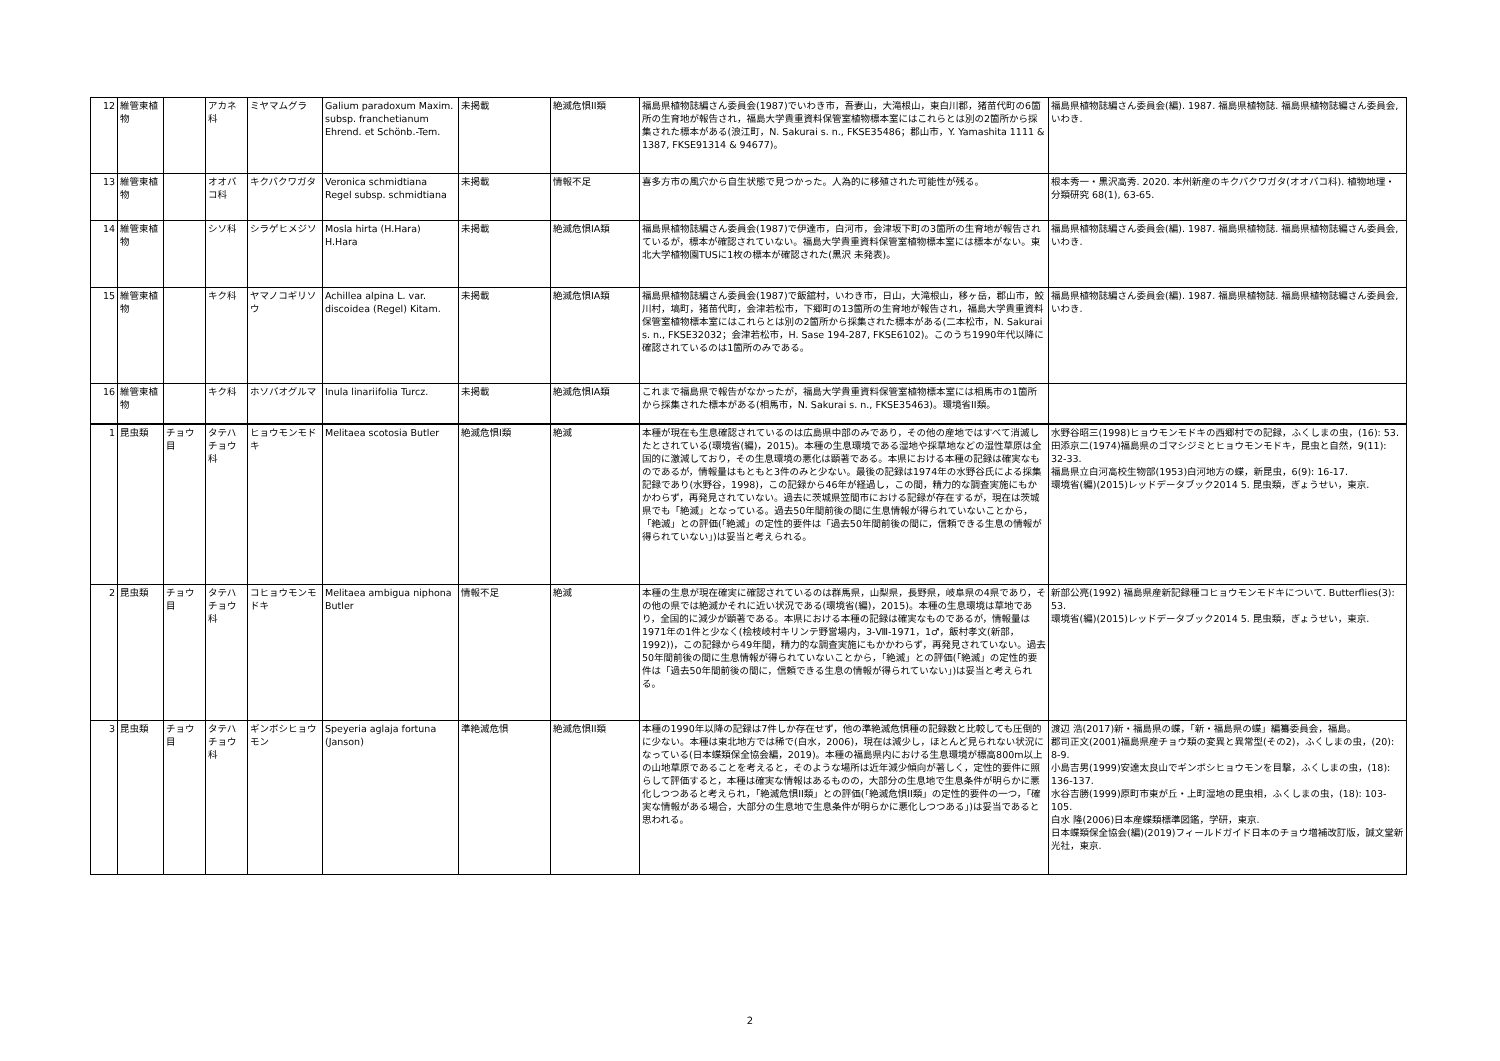| 12 | 維管束植物 | | アカネ科 | ミヤマムグラ | Galium paradoxum Maxim. subsp. franchetianum Ehrend. et Schönb.-Tem. | 未掲載 | 絶滅危惧II類 | 福島県植物誌編さん委員会(1987)でいわき市，吾妻山，大滝根山，東白川郡，猪苗代町の6箇所の生育地が報告され，福島大学貴重資料保管室植物標本室にはこれらとは別の2箇所から採集された標本がある(浪江町，N. Sakurai s. n., FKSE35486；郡山市，Y. Yamashita 1111 & 1387, FKSE91314 & 94677)。 | 福島県植物誌編さん委員会(編). 1987. 福島県植物誌. 福島県植物誌編さん委員会, いわき. |
| 13 | 維管束植物 | | オオバコ科 | キクバクワガタ | Veronica schmidtiana Regel subsp. schmidtiana | 未掲載 | 情報不足 | 喜多方市の風穴から自生状態で見つかった。人為的に移殖された可能性が残る。 | 根本秀一・黒沢高秀. 2020. 本州新産のキクバクワガタ(オオバコ科). 植物地理・分類研究 68(1), 63-65. |
| 14 | 維管束植物 | | シソ科 | シラゲヒメジソ | Mosla hirta (H.Hara) H.Hara | 未掲載 | 絶滅危惧IA類 | 福島県植物誌編さん委員会(1987)で伊達市，白河市，会津坂下町の3箇所の生育地が報告されているが，標本が確認されていない。福島大学貴重資料保管室植物標本室には標本がない。東北大学植物園TUSに1枚の標本が確認された(黒沢 未発表)。 | 福島県植物誌編さん委員会(編). 1987. 福島県植物誌. 福島県植物誌編さん委員会, いわき. |
| 15 | 維管束植物 | | キク科 | ヤマノコギリソウ | Achillea alpina L. var. discoidea (Regel) Kitam. | 未掲載 | 絶滅危惧IA類 | 福島県植物誌編さん委員会(1987)で飯舘村，いわき市，日山，大滝根山，移ヶ岳，郡山市，鮫川村，塙町，猪苗代町，会津若松市，下郷町の13箇所の生育地が報告され，福島大学貴重資料保管室植物標本室にはこれらとは別の2箇所から採集された標本がある(二本松市，N. Sakurai s. n., FKSE32032；会津若松市，H. Sase 194-287, FKSE6102)。このうち1990年代以降に確認されているのは1箇所のみである。 | 福島県植物誌編さん委員会(編). 1987. 福島県植物誌. 福島県植物誌編さん委員会, いわき. |
| 16 | 維管束植物 | | キク科 | ホソバオグルマ | Inula linariifolia Turcz. | 未掲載 | 絶滅危惧IA類 | これまで福島県で報告がなかったが，福島大学貴重資料保管室植物標本室には相馬市の1箇所から採集された標本がある(相馬市，N. Sakurai s. n., FKSE35463)。環境省II類。 | |
| 1 | 昆虫類 | チョウ目 | タテハチョウ科 | ヒョウモンモドキ | Melitaea scotosia Butler | 絶滅危惧I類 | 絶滅 | 本種が現在も生息確認されているのは広島県中部のみであり，その他の産地ではすべて消滅したとされている(環境省(編)，2015)。本種の生息環境である湿地や採草地などの湿性草原は全国的に激減しており，その生息環境の悪化は顕著である。本県における本種の記録は確実なものであるが，情報量はもともと3件のみと少ない。最後の記録は1974年の水野谷氏による採集記録であり(水野谷，1998)，この記録から46年が経過し，この間，精力的な調査実施にもかかわらず，再発見されていない。過去に茨城県笠間市における記録が存在するが，現在は茨城県でも「絶滅」となっている。過去50年間前後の間に生息情報が得られていないことから，「絶滅」との評価(「絶滅」の定性的要件は「過去50年間前後の間に，信頼できる生息の情報が得られていない」)は妥当と考えられる。 | 水野谷昭三(1998)ヒョウモンモドキの西郷村での記録，ふくしまの虫，(16): 53. 田添京二(1974)福島県のゴマシジミとヒョウモンモドキ，昆虫と自然，9(11): 32-33. 福島県立白河高校生物部(1953)白河地方の蝶，新昆虫，6(9): 16-17. 環境省(編)(2015)レッドデータブック2014 5. 昆虫類，ぎょうせい，東京. |
| 2 | 昆虫類 | チョウ目 | タテハチョウ科 | コヒョウモンモドキ | Melitaea ambigua niphona Butler | 情報不足 | 絶滅 | 本種の生息が現在確実に確認されているのは群馬県，山梨県，長野県，岐阜県の4県であり，その他の県では絶滅かそれに近い状況である(環境省(編)，2015)。本種の生息環境は草地であり，全国的に減少が顕著である。本県における本種の記録は確実なものであるが，情報量は1971年の1件と少なく(桧枝岐村キリンテ野営場内，3-Ⅷ-1971，1♂，飯村孝文(新部，1992))，この記録から49年間，精力的な調査実施にもかかわらず，再発見されていない。過去50年間前後の間に生息情報が得られていないことから，「絶滅」との評価(「絶滅」の定性的要件は「過去50年間前後の間に，信頼できる生息の情報が得られていない」)は妥当と考えられる。 | 新部公亮(1992) 福島県産新記録種コヒョウモンモドキについて. Butterflies(3): 53. 環境省(編)(2015)レッドデータブック2014 5. 昆虫類，ぎょうせい，東京. |
| 3 | 昆虫類 | チョウ目 | タテハチョウ科 | ギンボシヒョウモン | Speyeria aglaja fortuna (Janson) | 準絶滅危惧 | 絶滅危惧II類 | 本種の1990年以降の記録は7件しか存在せず，他の準絶滅危惧種の記録数と比較しても圧倒的に少ない。本種は東北地方では稀で(白水，2006)，現在は減少し，ほとんど見られない状況になっている(日本蝶類保全協会編，2019)。本種の福島県内における生息環境が標高800m以上の山地草原であることを考えると，そのような場所は近年減少傾向が著しく，定性的要件に照らして評価すると，本種は確実な情報はあるものの，大部分の生息地で生息条件が明らかに悪化しつつあると考えられ，「絶滅危惧II類」との評価(「絶滅危惧II類」の定性的要件の一つ，「確実な情報がある場合，大部分の生息地で生息条件が明らかに悪化しつつある」)は妥当であると思われる。 | 渡辺 浩(2017)新・福島県の蝶，「新・福島県の蝶」編纂委員会，福島。 郡司正文(2001)福島県産チョウ類の変異と異常型(その2)，ふくしまの虫，(20): 8-9. 小島吉男(1999)安達太良山でギンボシヒョウモンを目撃，ふくしまの虫，(18): 136-137. 水谷吉勝(1999)原町市東が丘・上町湿地の昆虫相，ふくしまの虫，(18): 103-105. 白水 隆(2006)日本産蝶類標準図鑑，学研，東京. 日本蝶類保全協会(編)(2019)フィールドガイド日本のチョウ増補改訂版，誠文堂新光社，東京. |
2